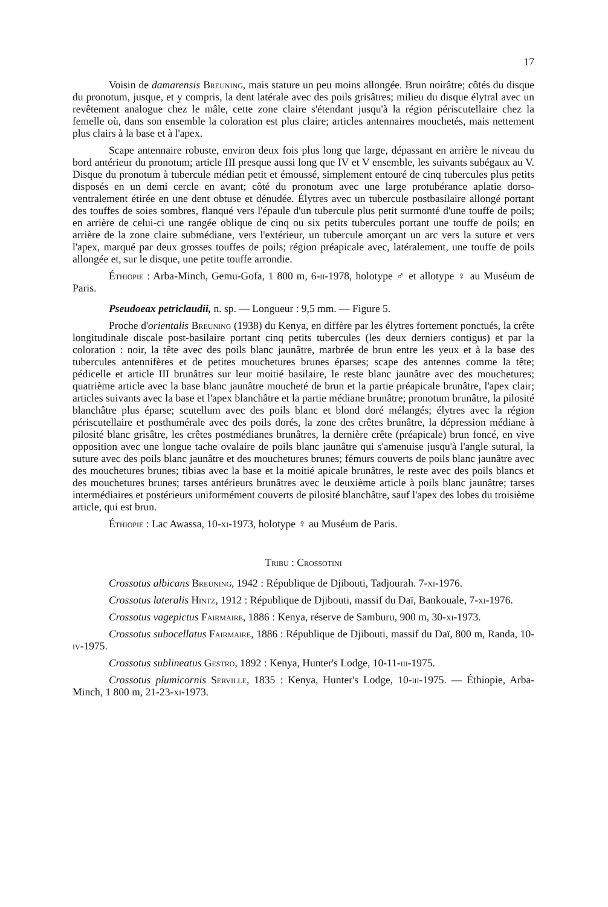17
Voisin de damarensis Breuning, mais stature un peu moins allongée. Brun noirâtre; côtés du disque du pronotum, jusque, et y compris, la dent latérale avec des poils grisâtres; milieu du disque élytral avec un revêtement analogue chez le mâle, cette zone claire s'étendant jusqu'à la région périscutellaire chez la femelle où, dans son ensemble la coloration est plus claire; articles antennaires mouchetés, mais nettement plus clairs à la base et à l'apex.
Scape antennaire robuste, environ deux fois plus long que large, dépassant en arrière le niveau du bord antérieur du pronotum; article III presque aussi long que IV et V ensemble, les suivants subégaux au V. Disque du pronotum à tubercule médian petit et émoussé, simplement entouré de cinq tubercules plus petits disposés en un demi cercle en avant; côté du pronotum avec une large protubérance aplatie dorso-ventralement étirée en une dent obtuse et dénudée. Élytres avec un tubercule postbasilaire allongé portant des touffes de soies sombres, flanqué vers l'épaule d'un tubercule plus petit surmonté d'une touffe de poils; en arrière de celui-ci une rangée oblique de cinq ou six petits tubercules portant une touffe de poils; en arrière de la zone claire submédiane, vers l'extérieur, un tubercule amorçant un arc vers la suture et vers l'apex, marqué par deux grosses touffes de poils; région préapicale avec, latéralement, une touffe de poils allongée et, sur le disque, une petite touffe arrondie.
Éthiopie : Arba-Minch, Gemu-Gofa, 1 800 m, 6-ii-1978, holotype ♂ et allotype ♀ au Muséum de Paris.
Pseudoeax petriclaudii, n. sp. — Longueur : 9,5 mm. — Figure 5.
Proche d'orientalis Breuning (1938) du Kenya, en diffère par les élytres fortement ponctués, la crête longitudinale discale post-basilaire portant cinq petits tubercules (les deux derniers contigus) et par la coloration : noir, la tête avec des poils blanc jaunâtre, marbrée de brun entre les yeux et à la base des tubercules antennifères et de petites mouchetures brunes éparses; scape des antennes comme la tête; pédicelle et article III brunâtres sur leur moitié basilaire, le reste blanc jaunâtre avec des mouchetures; quatrième article avec la base blanc jaunâtre moucheté de brun et la partie préapicale brunâtre, l'apex clair; articles suivants avec la base et l'apex blanchâtre et la partie médiane brunâtre; pronotum brunâtre, la pilosité blanchâtre plus éparse; scutellum avec des poils blanc et blond doré mélangés; élytres avec la région périscutellaire et posthumérale avec des poils dorés, la zone des crêtes brunâtre, la dépression médiane à pilosité blanc grisâtre, les crêtes postmédianes brunâtres, la dernière crête (préapicale) brun foncé, en vive opposition avec une longue tache ovalaire de poils blanc jaunâtre qui s'amenuise jusqu'à l'angle sutural, la suture avec des poils blanc jaunâtre et des mouchetures brunes; fémurs couverts de poils blanc jaunâtre avec des mouchetures brunes; tibias avec la base et la moitié apicale brunâtres, le reste avec des poils blancs et des mouchetures brunes; tarses antérieurs brunâtres avec le deuxième article à poils blanc jaunâtre; tarses intermédiaires et postérieurs uniformément couverts de pilosité blanchâtre, sauf l'apex des lobes du troisième article, qui est brun.
Éthiopie : Lac Awassa, 10-xi-1973, holotype ♀ au Muséum de Paris.
Tribu : Crossotini
Crossotus albicans Breuning, 1942 : République de Djibouti, Tadjourah. 7-xi-1976.
Crossotus lateralis Hintz, 1912 : République de Djibouti, massif du Daï, Bankouale, 7-xi-1976.
Crossotus vagepictus Fairmaire, 1886 : Kenya, réserve de Samburu, 900 m, 30-xi-1973.
Crossotus subocellatus Fairmaire, 1886 : République de Djibouti, massif du Daï, 800 m, Randa, 10-iv-1975.
Crossotus sublineatus Gestro, 1892 : Kenya, Hunter's Lodge, 10-11-iii-1975.
Crossotus plumicornis Serville, 1835 : Kenya, Hunter's Lodge, 10-iii-1975. — Éthiopie, Arba-Minch, 1 800 m, 21-23-xi-1973.